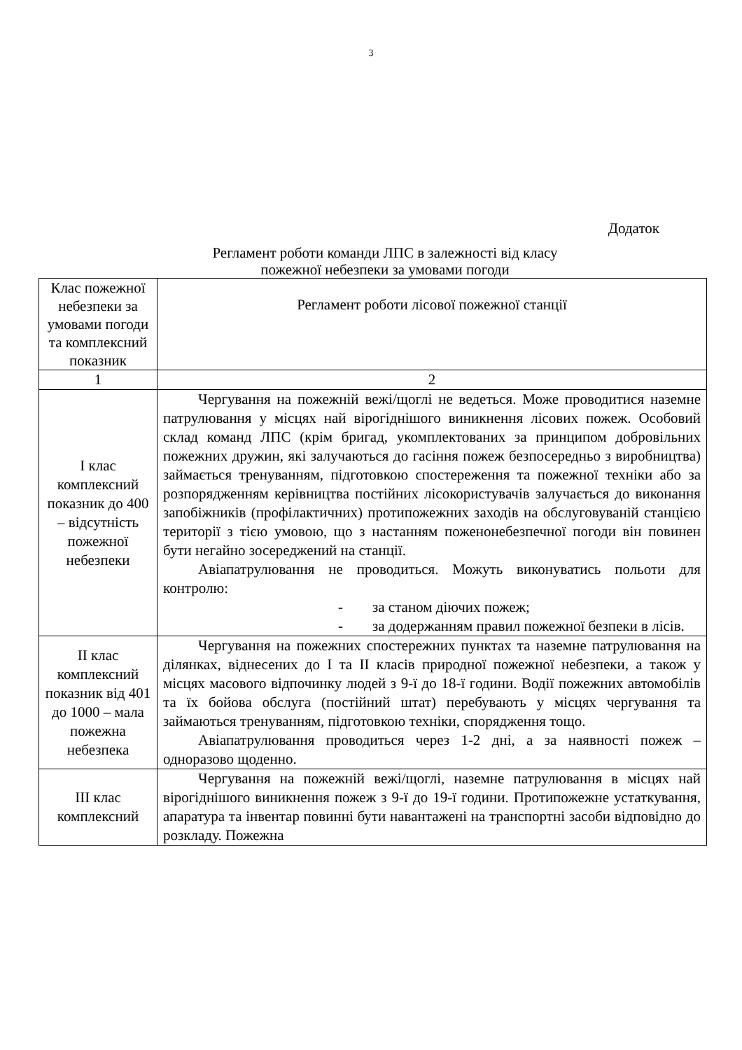3
Додаток
Регламент роботи команди ЛПС в залежності від класу
пожежної небезпеки за умовами погоди
| Клас пожежної небезпеки за умовами погоди та комплексний показник | Регламент роботи лісової пожежної станції |
| 1 | 2 |
| I клас комплексний показник до 400 – відсутність пожежної небезпеки | Чергування на пожежній вежі/щоглі не ведеться. Може проводитися наземне патрулювання у місцях най вірогіднішого виникнення лісових пожеж. Особовий склад команд ЛПС (крім бригад, укомплектованих за принципом добровільних пожежних дружин, які залучаються до гасіння пожеж безпосередньо з виробництва) займається тренуванням, підготовкою спостереження та пожежної техніки або за розпорядженням керівництва постійних лісокористувачів залучається до виконання запобіжників (профілактичних) протипожежних заходів на обслуговуваній станцією території з тією умовою, що з настанням поженонебезпечної погоди він повинен бути негайно зосереджений на станції. Авіапатрулювання не проводиться. Можуть виконуватись польоти для контролю: - за станом діючих пожеж; - за додержанням правил пожежної безпеки в лісів. |
| II клас комплексний показник від 401 до 1000 – мала пожежна небезпека | Чергування на пожежних спостережних пунктах та наземне патрулювання на ділянках, віднесених до I та II класів природної пожежної небезпеки, а також у місцях масового відпочинку людей з 9-ї до 18-ї години. Водії пожежних автомобілів та їх бойова обслуга (постійний штат) перебувають у місцях чергування та займаються тренуванням, підготовкою техніки, спорядження тощо. Авіапатрулювання проводиться через 1-2 дні, а за наявності пожеж – одноразово щоденно. |
| III клас комплексний | Чергування на пожежній вежі/щоглі, наземне патрулювання в місцях най вірогіднішого виникнення пожеж з 9-ї до 19-ї години. Протипожежне устаткування, апаратура та інвентар повинні бути навантажені на транспортні засоби відповідно до розкладу. Пожежна |